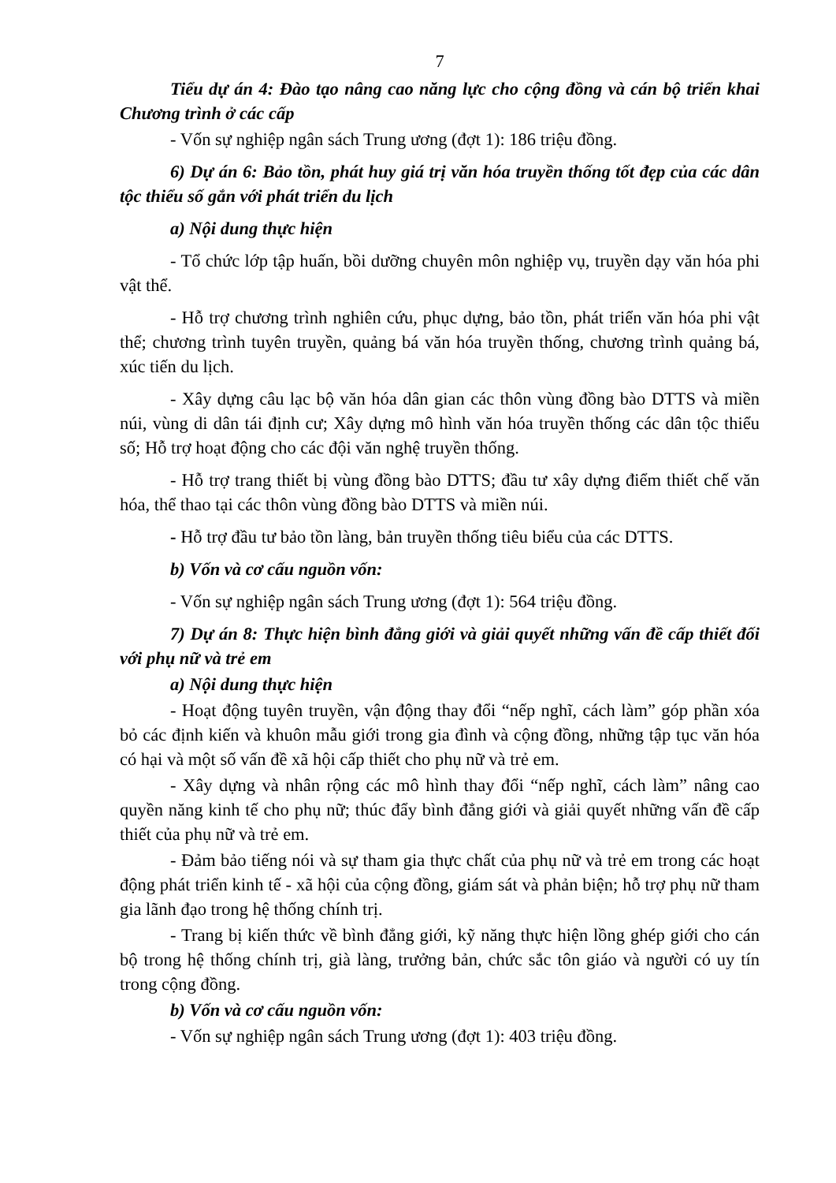7
Tiểu dự án 4: Đào tạo nâng cao năng lực cho cộng đồng và cán bộ triển khai Chương trình ở các cấp
- Vốn sự nghiệp ngân sách Trung ương (đợt 1): 186 triệu đồng.
6) Dự án 6: Bảo tồn, phát huy giá trị văn hóa truyền thống tốt đẹp của các dân tộc thiểu số gắn với phát triển du lịch
a) Nội dung thực hiện
- Tổ chức lớp tập huấn, bồi dưỡng chuyên môn nghiệp vụ, truyền dạy văn hóa phi vật thể.
- Hỗ trợ chương trình nghiên cứu, phục dựng, bảo tồn, phát triển văn hóa phi vật thể; chương trình tuyên truyền, quảng bá văn hóa truyền thống, chương trình quảng bá, xúc tiến du lịch.
- Xây dựng câu lạc bộ văn hóa dân gian các thôn vùng đồng bào DTTS và miền núi, vùng di dân tái định cư; Xây dựng mô hình văn hóa truyền thống các dân tộc thiểu số; Hỗ trợ hoạt động cho các đội văn nghệ truyền thống.
- Hỗ trợ trang thiết bị vùng đồng bào DTTS; đầu tư xây dựng điểm thiết chế văn hóa, thể thao tại các thôn vùng đồng bào DTTS và miền núi.
- Hỗ trợ đầu tư bảo tồn làng, bản truyền thống tiêu biểu của các DTTS.
b) Vốn và cơ cấu nguồn vốn:
- Vốn sự nghiệp ngân sách Trung ương (đợt 1): 564 triệu đồng.
7) Dự án 8: Thực hiện bình đẳng giới và giải quyết những vấn đề cấp thiết đối với phụ nữ và trẻ em
a) Nội dung thực hiện
- Hoạt động tuyên truyền, vận động thay đổi “nếp nghĩ, cách làm” góp phần xóa bỏ các định kiến và khuôn mẫu giới trong gia đình và cộng đồng, những tập tục văn hóa có hại và một số vấn đề xã hội cấp thiết cho phụ nữ và trẻ em.
- Xây dựng và nhân rộng các mô hình thay đổi “nếp nghĩ, cách làm” nâng cao quyền năng kinh tế cho phụ nữ; thúc đẩy bình đẳng giới và giải quyết những vấn đề cấp thiết của phụ nữ và trẻ em.
- Đảm bảo tiếng nói và sự tham gia thực chất của phụ nữ và trẻ em trong các hoạt động phát triển kinh tế - xã hội của cộng đồng, giám sát và phản biện; hỗ trợ phụ nữ tham gia lãnh đạo trong hệ thống chính trị.
- Trang bị kiến thức về bình đẳng giới, kỹ năng thực hiện lồng ghép giới cho cán bộ trong hệ thống chính trị, già làng, trưởng bản, chức sắc tôn giáo và người có uy tín trong cộng đồng.
b) Vốn và cơ cấu nguồn vốn:
- Vốn sự nghiệp ngân sách Trung ương (đợt 1): 403 triệu đồng.